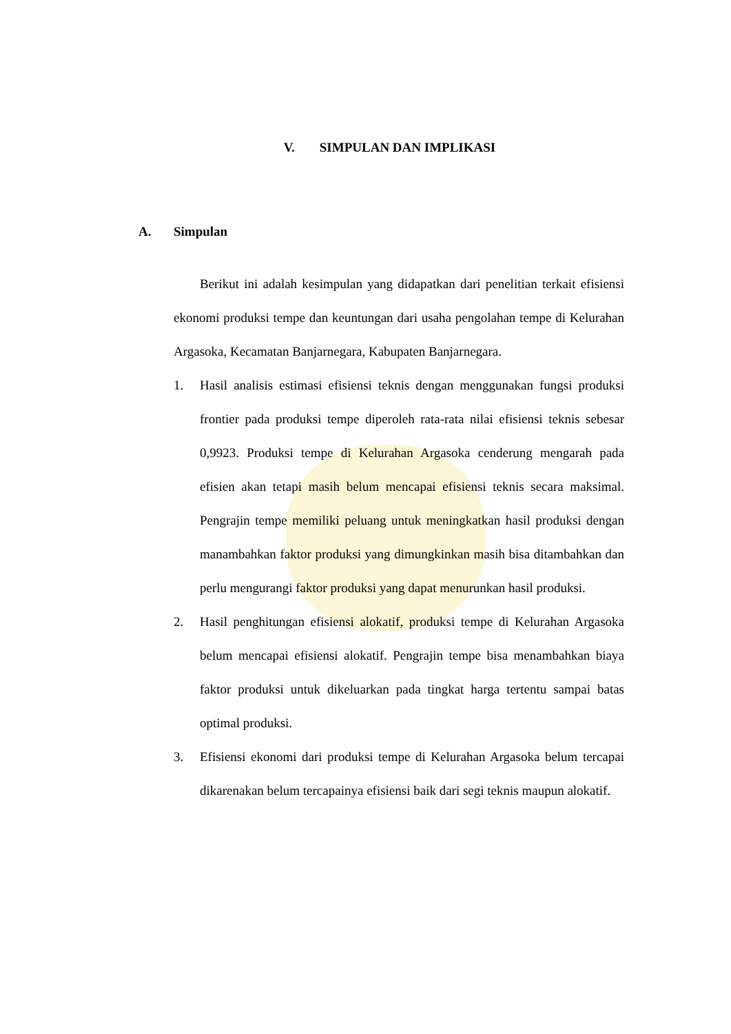V. SIMPULAN DAN IMPLIKASI
A. Simpulan
Berikut ini adalah kesimpulan yang didapatkan dari penelitian terkait efisiensi ekonomi produksi tempe dan keuntungan dari usaha pengolahan tempe di Kelurahan Argasoka, Kecamatan Banjarnegara, Kabupaten Banjarnegara.
1. Hasil analisis estimasi efisiensi teknis dengan menggunakan fungsi produksi frontier pada produksi tempe diperoleh rata-rata nilai efisiensi teknis sebesar 0,9923. Produksi tempe di Kelurahan Argasoka cenderung mengarah pada efisien akan tetapi masih belum mencapai efisiensi teknis secara maksimal. Pengrajin tempe memiliki peluang untuk meningkatkan hasil produksi dengan manambahkan faktor produksi yang dimungkinkan masih bisa ditambahkan dan perlu mengurangi faktor produksi yang dapat menurunkan hasil produksi.
2. Hasil penghitungan efisiensi alokatif, produksi tempe di Kelurahan Argasoka belum mencapai efisiensi alokatif. Pengrajin tempe bisa menambahkan biaya faktor produksi untuk dikeluarkan pada tingkat harga tertentu sampai batas optimal produksi.
3. Efisiensi ekonomi dari produksi tempe di Kelurahan Argasoka belum tercapai dikarenakan belum tercapainya efisiensi baik dari segi teknis maupun alokatif.